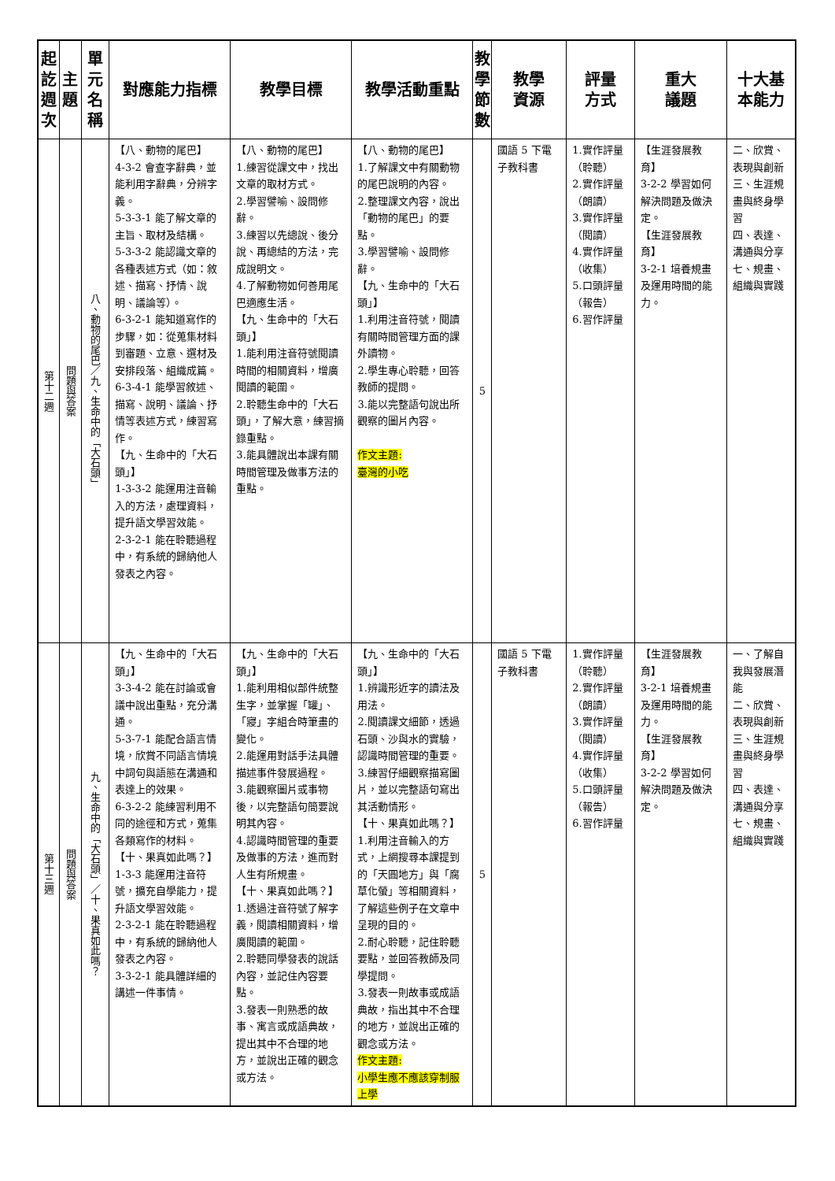| 起訖週次 | 主題 | 單元名稱 | 對應能力指標 | 教學目標 | 教學活動重點 | 教學節數 | 教學 資源 | 評量 方式 | 重大 議題 | 十大基本能力 |
| --- | --- | --- | --- | --- | --- | --- | --- | --- | --- | --- |
| 第十二週 | 問題與答案 | 八、動物的尾巴／九、生命中的「大石頭」 | 【八、動物的尾巴】 4-3-2 會查字辭典，並能利用字辭典，分辨字義。 5-3-3-1 能了解文章的主旨、取材及結構。 5-3-3-2 能認識文章的各種表述方式（如：敘述、描寫、抒情、說明、議論等）。 6-3-2-1 能知道寫作的步驟，如：從蒐集材料到審題、立意、選材及安排段落、組織成篇。 6-3-4-1 能學習敘述、描寫、說明、議論、抒情等表述方式，練習寫作。 【九、生命中的「大石頭」】 1-3-3-2 能運用注音輸入的方法，處理資料，提升語文學習效能。 2-3-2-1 能在聆聽過程中，有系統的歸納他人發表之內容。 | 【八、動物的尾巴】 1.練習從課文中，找出文章的取材方式。 2.學習譬喻、設問修辭。 3.練習以先總說、後分說、再總結的方法，完成說明文。 4.了解動物如何善用尾巴適應生活。 【九、生命中的「大石頭」】 1.能利用注音符號閱讀時間的相關資料，增廣閱讀的範圍。 2.聆聽生命中的「大石頭」，了解大意，練習摘錄重點。 3.能具體說出本課有關時間管理及做事方法的重點。 | 【八、動物的尾巴】 1.了解課文中有關動物的尾巴說明的內容。 2.整理課文內容，說出「動物的尾巴」的要點。 3.學習譬喻、設問修辭。 【九、生命中的「大石頭」】 1.利用注音符號，閱讀有關時間管理方面的課外讀物。 2.學生專心聆聽，回答教師的提問。 3.能以完整語句說出所觀察的圖片內容。 作文主題: 臺灣的小吃 | 5 | 國語 5 下電子教科書 | 1.實作評量（聆聽） 2.實作評量（朗讀） 3.實作評量（閱讀） 4.實作評量（收集） 5.口頭評量（報告） 6.習作評量 | 【生涯發展教育】 3-2-2 學習如何解決問題及做決定。 【生涯發展教育】 3-2-1 培養規畫及運用時間的能力。 | 二、欣賞、表現與創新 三、生涯規畫與終身學習 四、表達、溝通與分享 七、規畫、組織與實踐 |
| 第十三週 | 問題與答案 | 九、生命中的「大石頭」／十、果真如此嗎？ | 【九、生命中的「大石頭」】 3-3-4-2 能在討論或會議中說出重點，充分溝通。 5-3-7-1 能配合語言情境，欣賞不同語言情境中詞句與語態在溝通和表達上的效果。 6-3-2-2 能練習利用不同的途徑和方式，蒐集各類寫作的材料。 【十、果真如此嗎？】 1-3-3 能運用注音符號，擴充自學能力，提升語文學習效能。 2-3-2-1 能在聆聽過程中，有系統的歸納他人發表之內容。 3-3-2-1 能具體詳細的講述一件事情。 | 【九、生命中的「大石頭」】 1.能利用相似部件統整生字，並掌握「罐」、「寢」字組合時筆畫的變化。 2.能運用對話手法具體描述事件發展過程。 3.能觀察圖片或事物後，以完整語句簡要說明其內容。 4.認識時間管理的重要及做事的方法，進而對人生有所規畫。 【十、果真如此嗎？】 1.透過注音符號了解字義，閱讀相關資料，增廣閱讀的範圍。 2.聆聽同學發表的說話內容，並記住內容要點。 3.發表一則熟悉的故事、寓言或成語典故，提出其中不合理的地方，並說出正確的觀念或方法。 | 【九、生命中的「大石頭」】 1.辨識形近字的讀法及用法。 2.閱讀課文細節，透過石頭、沙與水的實驗，認識時間管理的重要。 3.練習仔細觀察描寫圖片，並以完整語句寫出其活動情形。 【十、果真如此嗎？】 1.利用注音輸入的方式，上網搜尋本課提到的「天圓地方」與「腐草化螢」等相關資料，了解這些例子在文章中呈現的目的。 2.耐心聆聽，記住聆聽要點，並回答教師及同學提問。 3.發表一則故事或成語典故，指出其中不合理的地方，並說出正確的觀念或方法。 作文主題: 小學生應不應該穿制服上學 | 5 | 國語 5 下電子教科書 | 1.實作評量（聆聽） 2.實作評量（朗讀） 3.實作評量（閱讀） 4.實作評量（收集） 5.口頭評量（報告） 6.習作評量 | 【生涯發展教育】 3-2-1 培養規畫及運用時間的能力。 【生涯發展教育】 3-2-2 學習如何解決問題及做決定。 | 一、了解自我與發展潛能 二、欣賞、表現與創新 三、生涯規畫與終身學習 四、表達、溝通與分享 七、規畫、組織與實踐 |